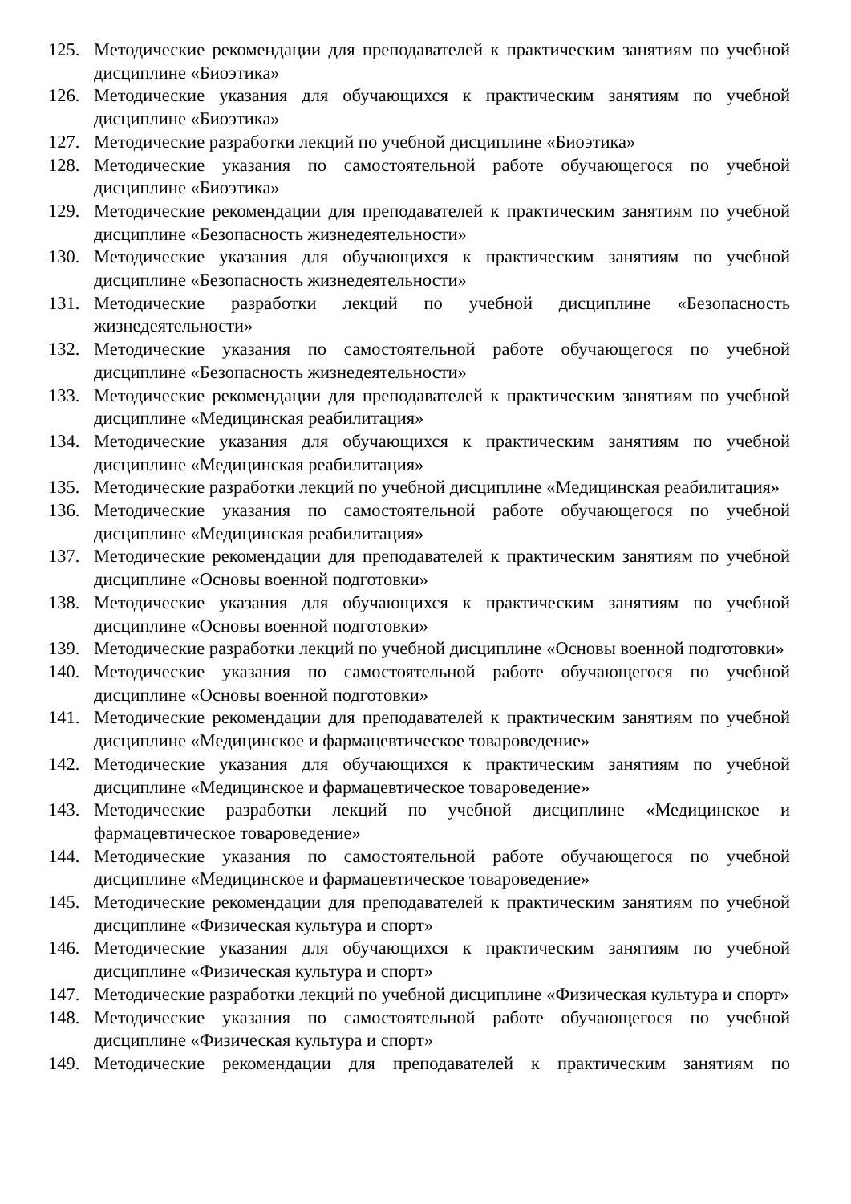125. Методические рекомендации для преподавателей к практическим занятиям по учебной дисциплине «Биоэтика»
126. Методические указания для обучающихся к практическим занятиям по учебной дисциплине «Биоэтика»
127. Методические разработки лекций по учебной дисциплине «Биоэтика»
128. Методические указания по самостоятельной работе обучающегося по учебной дисциплине «Биоэтика»
129. Методические рекомендации для преподавателей к практическим занятиям по учебной дисциплине «Безопасность жизнедеятельности»
130. Методические указания для обучающихся к практическим занятиям по учебной дисциплине «Безопасность жизнедеятельности»
131. Методические разработки лекций по учебной дисциплине «Безопасность жизнедеятельности»
132. Методические указания по самостоятельной работе обучающегося по учебной дисциплине «Безопасность жизнедеятельности»
133. Методические рекомендации для преподавателей к практическим занятиям по учебной дисциплине «Медицинская реабилитация»
134. Методические указания для обучающихся к практическим занятиям по учебной дисциплине «Медицинская реабилитация»
135. Методические разработки лекций по учебной дисциплине «Медицинская реабилитация»
136. Методические указания по самостоятельной работе обучающегося по учебной дисциплине «Медицинская реабилитация»
137. Методические рекомендации для преподавателей к практическим занятиям по учебной дисциплине «Основы военной подготовки»
138. Методические указания для обучающихся к практическим занятиям по учебной дисциплине «Основы военной подготовки»
139. Методические разработки лекций по учебной дисциплине «Основы военной подготовки»
140. Методические указания по самостоятельной работе обучающегося по учебной дисциплине «Основы военной подготовки»
141. Методические рекомендации для преподавателей к практическим занятиям по учебной дисциплине «Медицинское и фармацевтическое товароведение»
142. Методические указания для обучающихся к практическим занятиям по учебной дисциплине «Медицинское и фармацевтическое товароведение»
143. Методические разработки лекций по учебной дисциплине «Медицинское и фармацевтическое товароведение»
144. Методические указания по самостоятельной работе обучающегося по учебной дисциплине «Медицинское и фармацевтическое товароведение»
145. Методические рекомендации для преподавателей к практическим занятиям по учебной дисциплине «Физическая культура и спорт»
146. Методические указания для обучающихся к практическим занятиям по учебной дисциплине «Физическая культура и спорт»
147. Методические разработки лекций по учебной дисциплине «Физическая культура и спорт»
148. Методические указания по самостоятельной работе обучающегося по учебной дисциплине «Физическая культура и спорт»
149. Методические рекомендации для преподавателей к практическим занятиям по